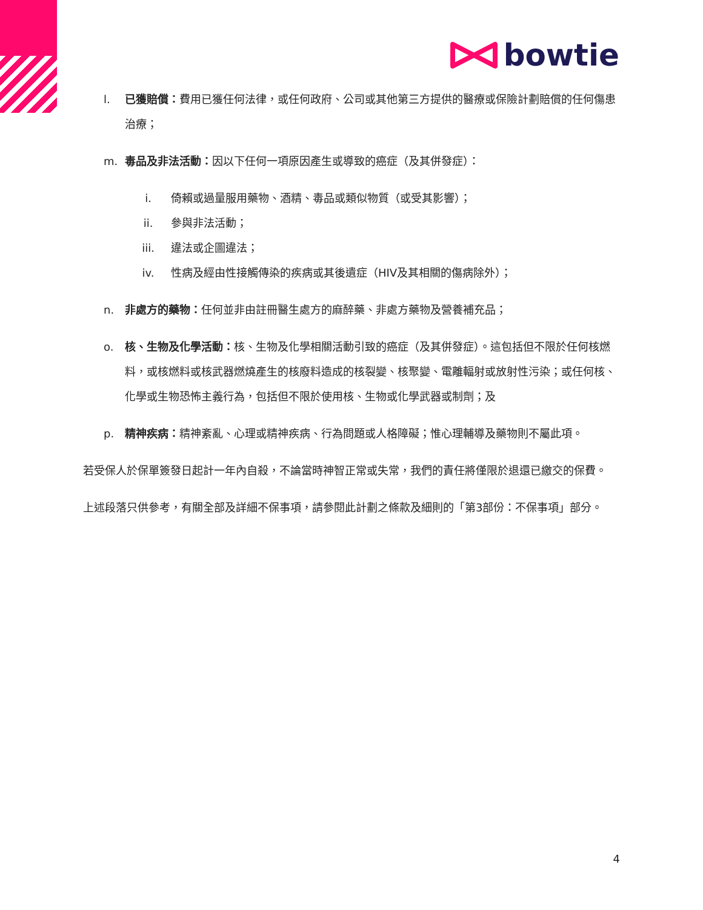bowtie
l. 已獲賠償：費用已獲任何法律，或任何政府、公司或其他第三方提供的醫療或保險計劃賠償的任何傷患治療；
m. 毒品及非法活動：因以下任何一項原因產生或導致的癌症（及其併發症）：
i. 倚賴或過量服用藥物、酒精、毒品或類似物質（或受其影響）；
ii. 參與非法活動；
iii. 違法或企圖違法；
iv. 性病及經由性接觸傳染的疾病或其後遺症（HIV及其相關的傷病除外）；
n. 非處方的藥物：任何並非由註冊醫生處方的麻醉藥、非處方藥物及營養補充品；
o. 核、生物及化學活動：核、生物及化學相關活動引致的癌症（及其併發症）。這包括但不限於任何核燃料，或核燃料或核武器燃燒產生的核廢料造成的核裂變、核聚變、電離輻射或放射性污染；或任何核、化學或生物恐怖主義行為，包括但不限於使用核、生物或化學武器或制劑；及
p. 精神疾病：精神紊亂、心理或精神疾病、行為問題或人格障礙；惟心理輔導及藥物則不屬此項。
若受保人於保單簽發日起計一年內自殺，不論當時神智正常或失常，我們的責任將僅限於退還已繳交的保費。
上述段落只供參考，有關全部及詳細不保事項，請參閱此計劃之條款及細則的「第3部份：不保事項」部分。
4